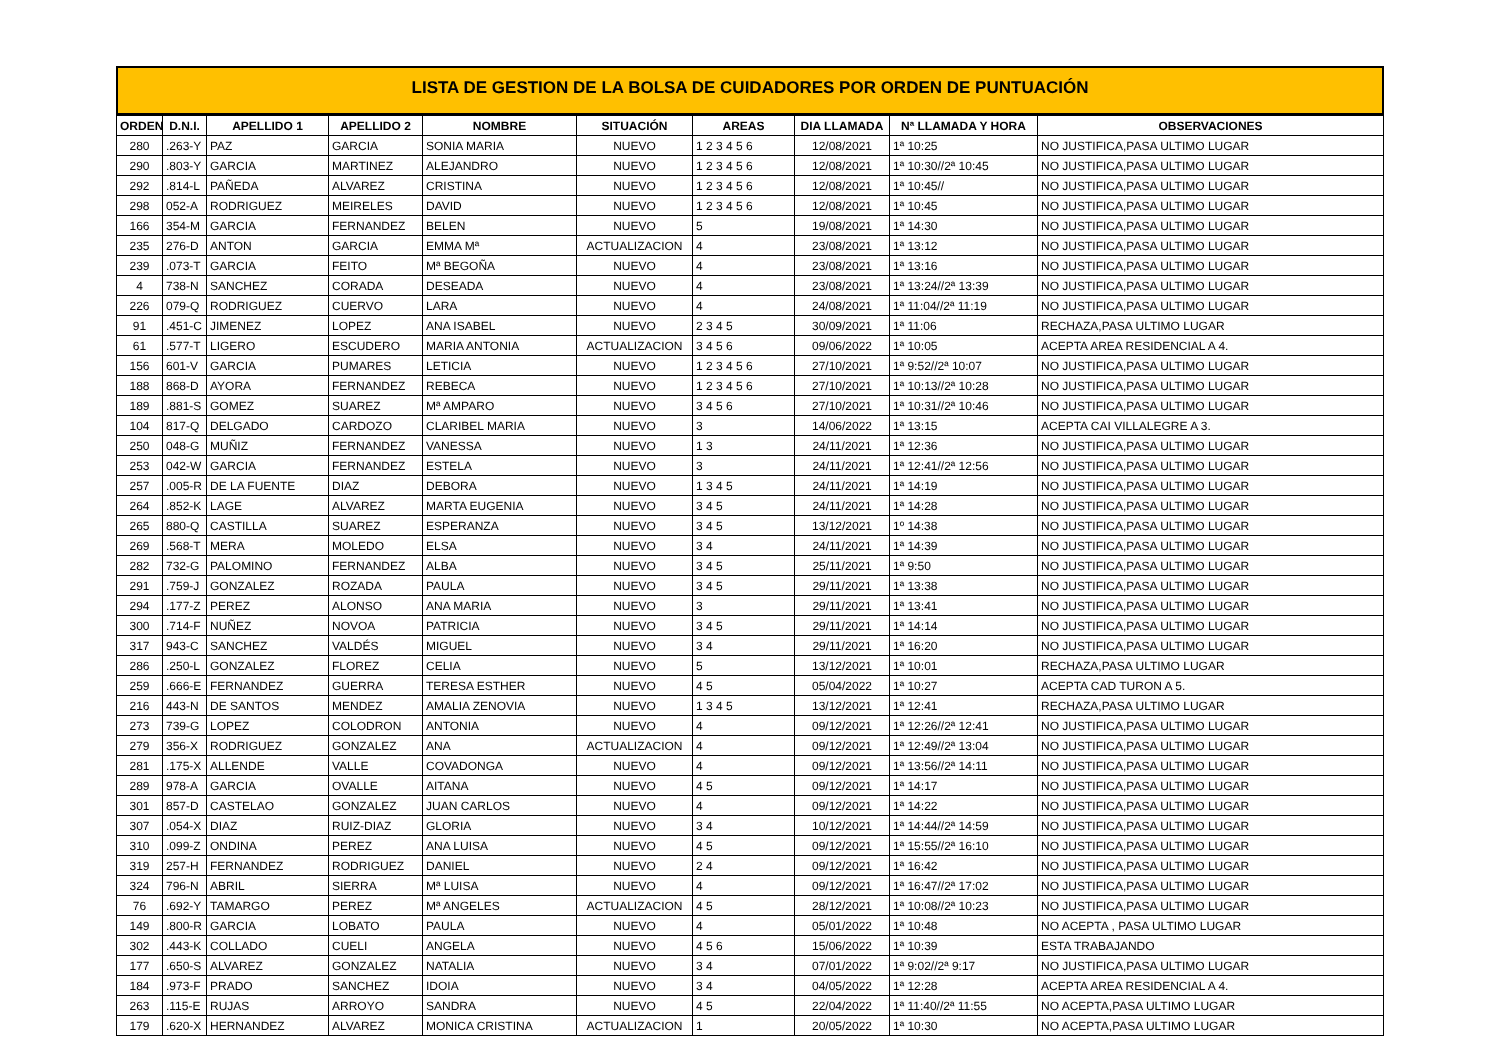LISTA DE GESTION DE LA BOLSA DE CUIDADORES POR ORDEN DE PUNTUACIÓN
| ORDEN | D.N.I. | APELLIDO 1 | APELLIDO 2 | NOMBRE | SITUACIÓN | AREAS | DIA LLAMADA | Nª LLAMADA Y HORA | OBSERVACIONES |
| --- | --- | --- | --- | --- | --- | --- | --- | --- | --- |
| 280 | .263-Y | PAZ | GARCIA | SONIA MARIA | NUEVO | 1 2 3 4 5 6 | 12/08/2021 | 1ª 10:25 | NO JUSTIFICA,PASA ULTIMO LUGAR |
| 290 | .803-Y | GARCIA | MARTINEZ | ALEJANDRO | NUEVO | 1 2 3 4 5 6 | 12/08/2021 | 1ª 10:30//2ª 10:45 | NO JUSTIFICA,PASA ULTIMO LUGAR |
| 292 | .814-L | PAÑEDA | ALVAREZ | CRISTINA | NUEVO | 1 2 3 4 5 6 | 12/08/2021 | 1ª 10:45// | NO JUSTIFICA,PASA ULTIMO LUGAR |
| 298 | 052-A | RODRIGUEZ | MEIRELES | DAVID | NUEVO | 1 2 3 4 5 6 | 12/08/2021 | 1ª 10:45 | NO JUSTIFICA,PASA ULTIMO LUGAR |
| 166 | 354-M | GARCIA | FERNANDEZ | BELEN | NUEVO | 5 | 19/08/2021 | 1ª 14:30 | NO JUSTIFICA,PASA ULTIMO LUGAR |
| 235 | 276-D | ANTON | GARCIA | EMMA Mª | ACTUALIZACION | 4 | 23/08/2021 | 1ª 13:12 | NO JUSTIFICA,PASA ULTIMO LUGAR |
| 239 | .073-T | GARCIA | FEITO | Mª BEGOÑA | NUEVO | 4 | 23/08/2021 | 1ª 13:16 | NO JUSTIFICA,PASA ULTIMO LUGAR |
| 4 | 738-N | SANCHEZ | CORADA | DESEADA | NUEVO | 4 | 23/08/2021 | 1ª 13:24//2ª 13:39 | NO JUSTIFICA,PASA ULTIMO LUGAR |
| 226 | 079-Q | RODRIGUEZ | CUERVO | LARA | NUEVO | 4 | 24/08/2021 | 1ª 11:04//2ª 11:19 | NO JUSTIFICA,PASA ULTIMO LUGAR |
| 91 | .451-C | JIMENEZ | LOPEZ | ANA ISABEL | NUEVO | 2 3 4 5 | 30/09/2021 | 1ª 11:06 | RECHAZA,PASA ULTIMO LUGAR |
| 61 | .577-T | LIGERO | ESCUDERO | MARIA ANTONIA | ACTUALIZACION | 3 4 5 6 | 09/06/2022 | 1ª 10:05 | ACEPTA AREA RESIDENCIAL A 4. |
| 156 | 601-V | GARCIA | PUMARES | LETICIA | NUEVO | 1 2 3 4 5 6 | 27/10/2021 | 1ª 9:52//2ª 10:07 | NO JUSTIFICA,PASA ULTIMO LUGAR |
| 188 | 868-D | AYORA | FERNANDEZ | REBECA | NUEVO | 1 2 3 4 5 6 | 27/10/2021 | 1ª 10:13//2ª 10:28 | NO JUSTIFICA,PASA ULTIMO LUGAR |
| 189 | .881-S | GOMEZ | SUAREZ | Mª AMPARO | NUEVO | 3 4 5 6 | 27/10/2021 | 1ª 10:31//2ª 10:46 | NO JUSTIFICA,PASA ULTIMO LUGAR |
| 104 | 817-Q | DELGADO | CARDOZO | CLARIBEL MARIA | NUEVO | 3 | 14/06/2022 | 1ª 13:15 | ACEPTA CAI VILLALEGRE A 3. |
| 250 | 048-G | MUÑIZ | FERNANDEZ | VANESSA | NUEVO | 1 3 | 24/11/2021 | 1ª 12:36 | NO JUSTIFICA,PASA ULTIMO LUGAR |
| 253 | 042-W | GARCIA | FERNANDEZ | ESTELA | NUEVO | 3 | 24/11/2021 | 1ª 12:41//2ª 12:56 | NO JUSTIFICA,PASA ULTIMO LUGAR |
| 257 | .005-R | DE LA FUENTE | DIAZ | DEBORA | NUEVO | 1 3 4 5 | 24/11/2021 | 1ª 14:19 | NO JUSTIFICA,PASA ULTIMO LUGAR |
| 264 | .852-K | LAGE | ALVAREZ | MARTA EUGENIA | NUEVO | 3 4 5 | 24/11/2021 | 1ª 14:28 | NO JUSTIFICA,PASA ULTIMO LUGAR |
| 265 | 880-Q | CASTILLA | SUAREZ | ESPERANZA | NUEVO | 3 4 5 | 13/12/2021 | 1º 14:38 | NO JUSTIFICA,PASA ULTIMO LUGAR |
| 269 | .568-T | MERA | MOLEDO | ELSA | NUEVO | 3 4 | 24/11/2021 | 1ª 14:39 | NO JUSTIFICA,PASA ULTIMO LUGAR |
| 282 | 732-G | PALOMINO | FERNANDEZ | ALBA | NUEVO | 3 4 5 | 25/11/2021 | 1ª 9:50 | NO JUSTIFICA,PASA ULTIMO LUGAR |
| 291 | .759-J | GONZALEZ | ROZADA | PAULA | NUEVO | 3 4 5 | 29/11/2021 | 1ª 13:38 | NO JUSTIFICA,PASA ULTIMO LUGAR |
| 294 | .177-Z | PEREZ | ALONSO | ANA MARIA | NUEVO | 3 | 29/11/2021 | 1ª 13:41 | NO JUSTIFICA,PASA ULTIMO LUGAR |
| 300 | .714-F | NUÑEZ | NOVOA | PATRICIA | NUEVO | 3 4 5 | 29/11/2021 | 1ª 14:14 | NO JUSTIFICA,PASA ULTIMO LUGAR |
| 317 | 943-C | SANCHEZ | VALDÉS | MIGUEL | NUEVO | 3 4 | 29/11/2021 | 1ª 16:20 | NO JUSTIFICA,PASA ULTIMO LUGAR |
| 286 | .250-L | GONZALEZ | FLOREZ | CELIA | NUEVO | 5 | 13/12/2021 | 1ª 10:01 | RECHAZA,PASA ULTIMO LUGAR |
| 259 | .666-E | FERNANDEZ | GUERRA | TERESA ESTHER | NUEVO | 4 5 | 05/04/2022 | 1ª 10:27 | ACEPTA CAD TURON A 5. |
| 216 | 443-N | DE SANTOS | MENDEZ | AMALIA ZENOVIA | NUEVO | 1 3 4 5 | 13/12/2021 | 1ª 12:41 | RECHAZA,PASA ULTIMO LUGAR |
| 273 | 739-G | LOPEZ | COLODRON | ANTONIA | NUEVO | 4 | 09/12/2021 | 1ª 12:26//2ª 12:41 | NO JUSTIFICA,PASA ULTIMO LUGAR |
| 279 | 356-X | RODRIGUEZ | GONZALEZ | ANA | ACTUALIZACION | 4 | 09/12/2021 | 1ª 12:49//2ª 13:04 | NO JUSTIFICA,PASA ULTIMO LUGAR |
| 281 | .175-X | ALLENDE | VALLE | COVADONGA | NUEVO | 4 | 09/12/2021 | 1ª 13:56//2ª 14:11 | NO JUSTIFICA,PASA ULTIMO LUGAR |
| 289 | 978-A | GARCIA | OVALLE | AITANA | NUEVO | 4 5 | 09/12/2021 | 1ª 14:17 | NO JUSTIFICA,PASA ULTIMO LUGAR |
| 301 | 857-D | CASTELAO | GONZALEZ | JUAN CARLOS | NUEVO | 4 | 09/12/2021 | 1ª 14:22 | NO JUSTIFICA,PASA ULTIMO LUGAR |
| 307 | .054-X | DIAZ | RUIZ-DIAZ | GLORIA | NUEVO | 3 4 | 10/12/2021 | 1ª 14:44//2ª 14:59 | NO JUSTIFICA,PASA ULTIMO LUGAR |
| 310 | .099-Z | ONDINA | PEREZ | ANA LUISA | NUEVO | 4 5 | 09/12/2021 | 1ª 15:55//2ª 16:10 | NO JUSTIFICA,PASA ULTIMO LUGAR |
| 319 | 257-H | FERNANDEZ | RODRIGUEZ | DANIEL | NUEVO | 2 4 | 09/12/2021 | 1ª 16:42 | NO JUSTIFICA,PASA ULTIMO LUGAR |
| 324 | 796-N | ABRIL | SIERRA | Mª LUISA | NUEVO | 4 | 09/12/2021 | 1ª 16:47//2ª 17:02 | NO JUSTIFICA,PASA ULTIMO LUGAR |
| 76 | .692-Y | TAMARGO | PEREZ | Mª ANGELES | ACTUALIZACION | 4 5 | 28/12/2021 | 1ª 10:08//2ª 10:23 | NO JUSTIFICA,PASA ULTIMO LUGAR |
| 149 | .800-R | GARCIA | LOBATO | PAULA | NUEVO | 4 | 05/01/2022 | 1ª 10:48 | NO ACEPTA , PASA ULTIMO LUGAR |
| 302 | .443-K | COLLADO | CUELI | ANGELA | NUEVO | 4 5 6 | 15/06/2022 | 1ª 10:39 | ESTA TRABAJANDO |
| 177 | .650-S | ALVAREZ | GONZALEZ | NATALIA | NUEVO | 3 4 | 07/01/2022 | 1ª 9:02//2ª 9:17 | NO JUSTIFICA,PASA ULTIMO LUGAR |
| 184 | .973-F | PRADO | SANCHEZ | IDOIA | NUEVO | 3 4 | 04/05/2022 | 1ª 12:28 | ACEPTA AREA RESIDENCIAL A 4. |
| 263 | .115-E | RUJAS | ARROYO | SANDRA | NUEVO | 4 5 | 22/04/2022 | 1ª 11:40//2ª 11:55 | NO ACEPTA,PASA ULTIMO LUGAR |
| 179 | .620-X | HERNANDEZ | ALVAREZ | MONICA CRISTINA | ACTUALIZACION | 1 | 20/05/2022 | 1ª 10:30 | NO ACEPTA,PASA ULTIMO LUGAR |